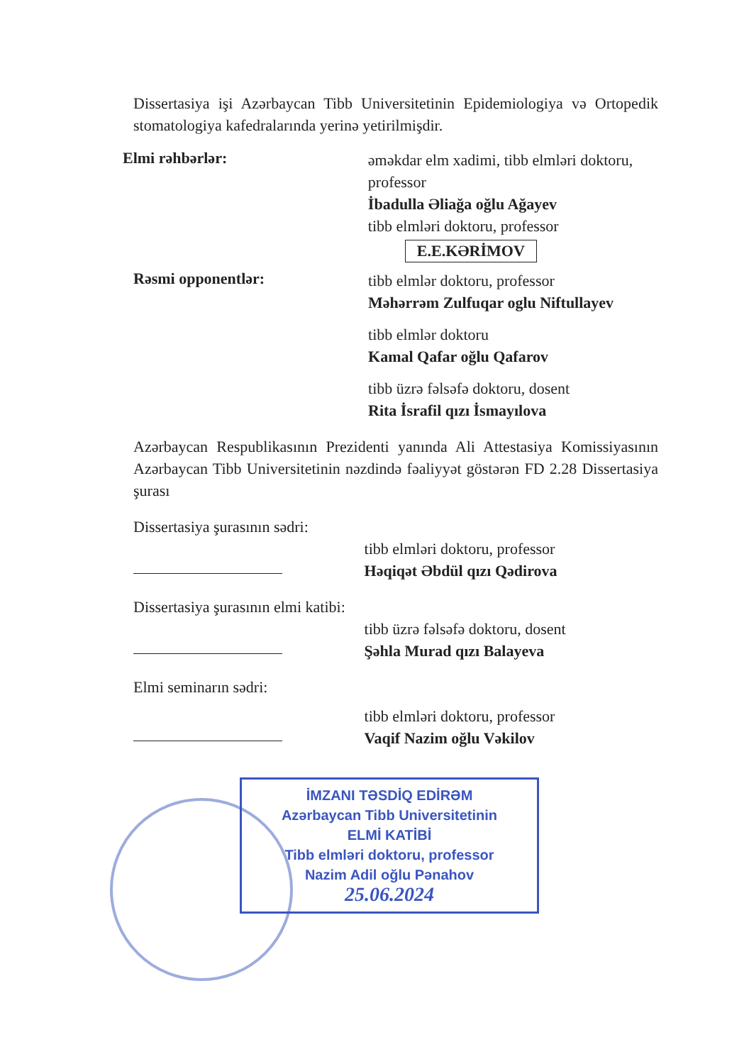Dissertasiya işi Azərbaycan Tibb Universitetinin Epidemiologiya və Ortopedik stomatologiya kafedralarında yerinə yetirilmişdir.
Elmi rəhbərlər:
əməkdar elm xadimi, tibb elmləri doktoru, professor
İbadulla Əliağa oğlu Ağayev
tibb elmləri doktoru, professor
E.E.KƏRİMOV
Rəsmi opponentlər:
tibb elmlər doktoru, professor
Məhərrəm Zulfuqar oglu Niftullayev
tibb elmlər doktoru
Kamal Qafar oğlu Qafarov
tibb üzrə fəlsəfə doktoru, dosent
Rita İsrafil qızı İsmayılova
Azərbaycan Respublikasının Prezidenti yanında Ali Attestasiya Komissiyasının Azərbaycan Tibb Universitetinin nəzdində fəaliyyət göstərən FD 2.28 Dissertasiya şurası
Dissertasiya şurasının sədri:
tibb elmləri doktoru, professor
Həqiqət Əbdül qızı Qədirova
Dissertasiya şurasının elmi katibi:
tibb üzrə fəlsəfə doktoru, dosent
Şəhla Murad qızı Balayeva
Elmi seminarın sədri:
tibb elmləri doktoru, professor
Vaqif Nazim oğlu Vəkilov
İMZANI TƏSDİQ EDİRƏM
Azərbaycan Tibb Universitetinin
ELMİ KATİBİ
Tibb elmləri doktoru, professor
Nazim Adil oğlu Pənahov
25.06.2024